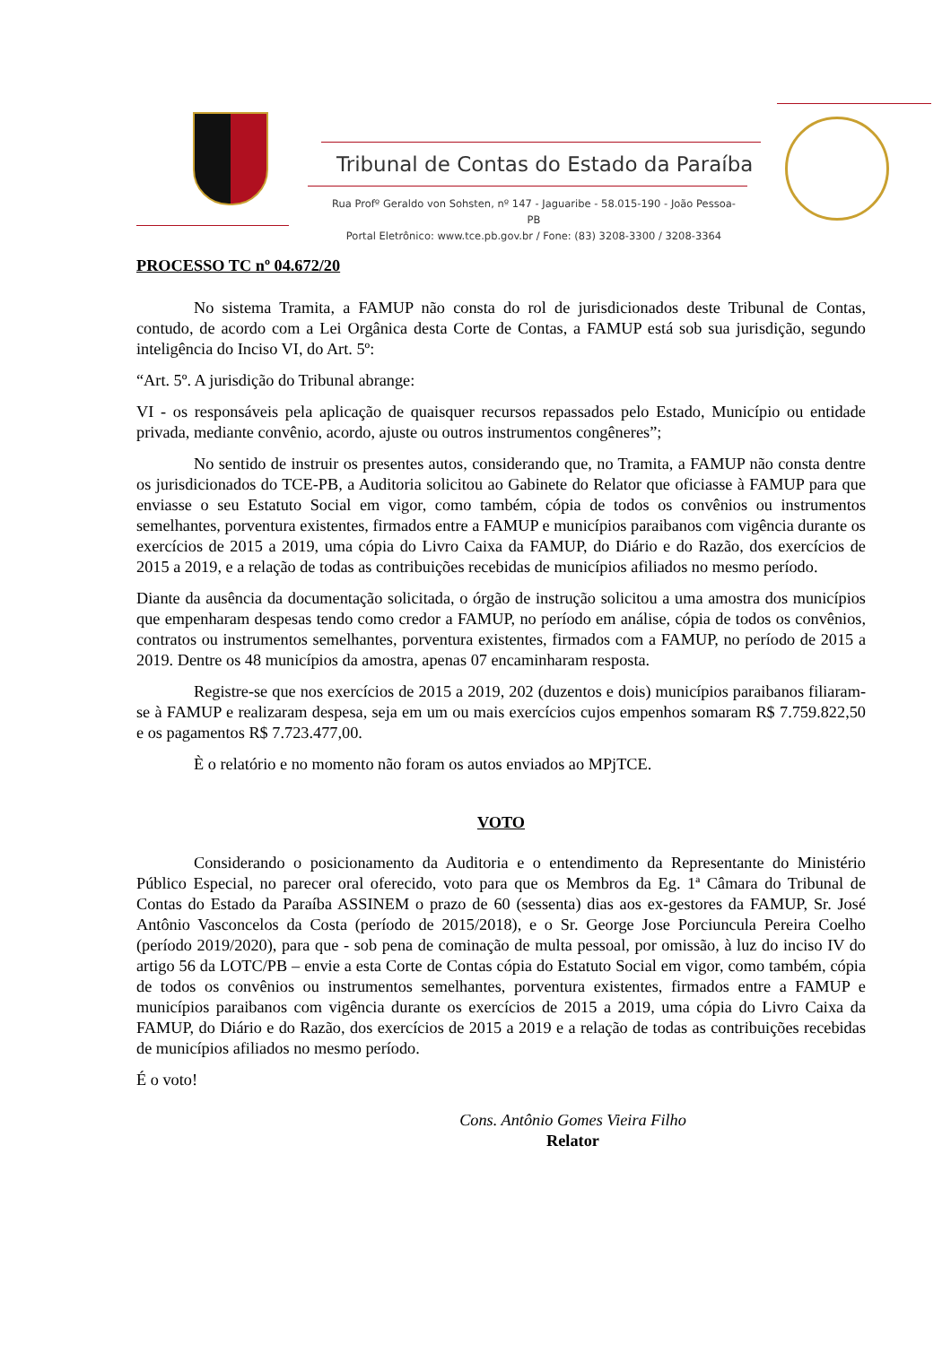Tribunal de Contas do Estado da Paraíba
Rua Profº Geraldo von Sohsten, nº 147 - Jaguaribe - 58.015-190 - João Pessoa-PB
Portal Eletrônico: www.tce.pb.gov.br / Fone: (83) 3208-3300 / 3208-3364
PROCESSO TC nº 04.672/20
No sistema Tramita, a FAMUP não consta do rol de jurisdicionados deste Tribunal de Contas, contudo, de acordo com a Lei Orgânica desta Corte de Contas, a FAMUP está sob sua jurisdição, segundo inteligência do Inciso VI, do Art. 5º:
“Art. 5º. A jurisdição do Tribunal abrange:
VI - os responsáveis pela aplicação de quaisquer recursos repassados pelo Estado, Município ou entidade privada, mediante convênio, acordo, ajuste ou outros instrumentos congêneres”;
No sentido de instruir os presentes autos, considerando que, no Tramita, a FAMUP não consta dentre os jurisdicionados do TCE-PB, a Auditoria solicitou ao Gabinete do Relator que oficiasse à FAMUP para que enviasse o seu Estatuto Social em vigor, como também, cópia de todos os convênios ou instrumentos semelhantes, porventura existentes, firmados entre a FAMUP e municípios paraibanos com vigência durante os exercícios de 2015 a 2019, uma cópia do Livro Caixa da FAMUP, do Diário e do Razão, dos exercícios de 2015 a 2019, e a relação de todas as contribuições recebidas de municípios afiliados no mesmo período.
Diante da ausência da documentação solicitada, o órgão de instrução solicitou a uma amostra dos municípios que empenharam despesas tendo como credor a FAMUP, no período em análise, cópia de todos os convênios, contratos ou instrumentos semelhantes, porventura existentes, firmados com a FAMUP, no período de 2015 a 2019. Dentre os 48 municípios da amostra, apenas 07 encaminharam resposta.
Registre-se que nos exercícios de 2015 a 2019, 202 (duzentos e dois) municípios paraibanos filiaram-se à FAMUP e realizaram despesa, seja em um ou mais exercícios cujos empenhos somaram R$ 7.759.822,50 e os pagamentos R$ 7.723.477,00.
È o relatório e no momento não foram os autos enviados ao MPjTCE.
VOTO
Considerando o posicionamento da Auditoria e o entendimento da Representante do Ministério Público Especial, no parecer oral oferecido, voto para que os Membros da Eg. 1ª Câmara do Tribunal de Contas do Estado da Paraíba ASSINEM o prazo de 60 (sessenta) dias aos ex-gestores da FAMUP, Sr. José Antônio Vasconcelos da Costa (período de 2015/2018), e o Sr. George Jose Porciuncula Pereira Coelho (período 2019/2020), para que - sob pena de cominação de multa pessoal, por omissão, à luz do inciso IV do artigo 56 da LOTC/PB – envie a esta Corte de Contas cópia do Estatuto Social em vigor, como também, cópia de todos os convênios ou instrumentos semelhantes, porventura existentes, firmados entre a FAMUP e municípios paraibanos com vigência durante os exercícios de 2015 a 2019, uma cópia do Livro Caixa da FAMUP, do Diário e do Razão, dos exercícios de 2015 a 2019 e a relação de todas as contribuições recebidas de municípios afiliados no mesmo período.
É o voto!
Cons. Antônio Gomes Vieira Filho
Relator